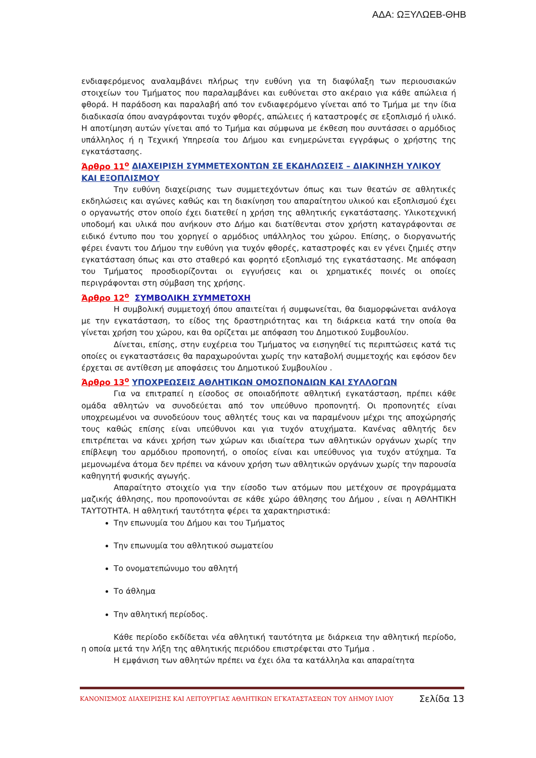ΑΔΑ: ΩΞΥΛΩΕΒ-ΘΗΒ
ενδιαφερόμενος αναλαμβάνει πλήρως την ευθύνη για τη διαφύλαξη των περιουσιακών στοιχείων του Τμήματος που παραλαμβάνει και ευθύνεται στο ακέραιο για κάθε απώλεια ή φθορά. Η παράδοση και παραλαβή από τον ενδιαφερόμενο γίνεται από το Τμήμα με την ίδια διαδικασία όπου αναγράφονται τυχόν φθορές, απώλειες ή καταστροφές σε εξοπλισμό ή υλικό. Η αποτίμηση αυτών γίνεται από το Τμήμα και σύμφωνα με έκθεση που συντάσσει ο αρμόδιος υπάλληλος ή η Τεχνική Υπηρεσία του Δήμου και ενημερώνεται εγγράφως ο χρήστης της εγκατάστασης.
Άρθρο 11<sup>ο</sup> ΔΙΑΧΕΙΡΙΣΗ ΣΥΜΜΕΤΕΧΟΝΤΩΝ ΣΕ ΕΚΔΗΛΩΣΕΙΣ – ΔΙΑΚΙΝΗΣΗ ΥΛΙΚΟΥ ΚΑΙ ΕΞΟΠΛΙΣΜΟΥ
Την ευθύνη διαχείρισης των συμμετεχόντων όπως και των θεατών σε αθλητικές εκδηλώσεις και αγώνες καθώς και τη διακίνηση του απαραίτητου υλικού και εξοπλισμού έχει ο οργανωτής στον οποίο έχει διατεθεί η χρήση της αθλητικής εγκατάστασης. Υλικοτεχνική υποδομή και υλικά που ανήκουν στο Δήμο και διατίθενται στον χρήστη καταγράφονται σε ειδικό έντυπο που του χορηγεί ο αρμόδιος υπάλληλος του χώρου. Επίσης, ο διοργανωτής φέρει έναντι του Δήμου την ευθύνη για τυχόν φθορές, καταστροφές και εν γένει ζημιές στην εγκατάσταση όπως και στο σταθερό και φορητό εξοπλισμό της εγκατάστασης. Με απόφαση του Τμήματος προσδιορίζονται οι εγγυήσεις και οι χρηματικές ποινές οι οποίες περιγράφονται στη σύμβαση της χρήσης.
Άρθρο 12<sup>ο</sup> ΣΥΜΒΟΛΙΚΗ ΣΥΜΜΕΤΟΧΗ
Η συμβολική συμμετοχή όπου απαιτείται ή συμφωνείται, θα διαμορφώνεται ανάλογα με την εγκατάσταση, το είδος της δραστηριότητας και τη διάρκεια κατά την οποία θα γίνεται χρήση του χώρου, και θα ορίζεται με απόφαση του Δημοτικού Συμβουλίου.
Δίνεται, επίσης, στην ευχέρεια του Τμήματος να εισηγηθεί τις περιπτώσεις κατά τις οποίες οι εγκαταστάσεις θα παραχωρούνται χωρίς την καταβολή συμμετοχής και εφόσον δεν έρχεται σε αντίθεση με αποφάσεις του Δημοτικού Συμβουλίου .
Άρθρο 13<sup>ο</sup> ΥΠΟΧΡΕΩΣΕΙΣ ΑΘΛΗΤΙΚΩΝ ΟΜΟΣΠΟΝΔΙΩΝ ΚΑΙ ΣΥΛΛΟΓΩΝ
Για να επιτραπεί η είσοδος σε οποιαδήποτε αθλητική εγκατάσταση, πρέπει κάθε ομάδα αθλητών να συνοδεύεται από τον υπεύθυνο προπονητή. Οι προπονητές είναι υποχρεωμένοι να συνοδεύουν τους αθλητές τους και να παραμένουν μέχρι της αποχώρησής τους καθώς επίσης είναι υπεύθυνοι και για τυχόν ατυχήματα. Κανένας αθλητής δεν επιτρέπεται να κάνει χρήση των χώρων και ιδιαίτερα των αθλητικών οργάνων χωρίς την επίβλεψη του αρμόδιου προπονητή, ο οποίος είναι και υπεύθυνος για τυχόν ατύχημα. Τα μεμονωμένα άτομα δεν πρέπει να κάνουν χρήση των αθλητικών οργάνων χωρίς την παρουσία καθηγητή φυσικής αγωγής.
Απαραίτητο στοιχείο για την είσοδο των ατόμων που μετέχουν σε προγράμματα μαζικής άθλησης, που προπονούνται σε κάθε χώρο άθλησης του Δήμου , είναι η ΑΘΛΗΤΙΚΗ ΤΑΥΤΟΤΗΤΑ. Η αθλητική ταυτότητα φέρει τα χαρακτηριστικά:
Την επωνυμία του Δήμου και του Τμήματος
Την επωνυμία του αθλητικού σωματείου
Το ονοματεπώνυμο του αθλητή
Το άθλημα
Την αθλητική περίοδος.
Κάθε περίοδο εκδίδεται νέα αθλητική ταυτότητα με διάρκεια την αθλητική περίοδο, η οποία μετά την λήξη της αθλητικής περιόδου επιστρέφεται στο Τμήμα .
Η εμφάνιση των αθλητών πρέπει να έχει όλα τα κατάλληλα και απαραίτητα
ΚΑΝΟΝΙΣΜΟΣ ΔΙΑΧΕΙΡΙΣΗΣ ΚΑΙ ΛΕΙΤΟΥΡΓΙΑΣ ΑΘΛΗΤΙΚΩΝ ΕΓΚΑΤΑΣΤΑΣΕΩΝ ΤΟΥ ΔΗΜΟΥ ΙΛΙΟΥ Σελίδα 13